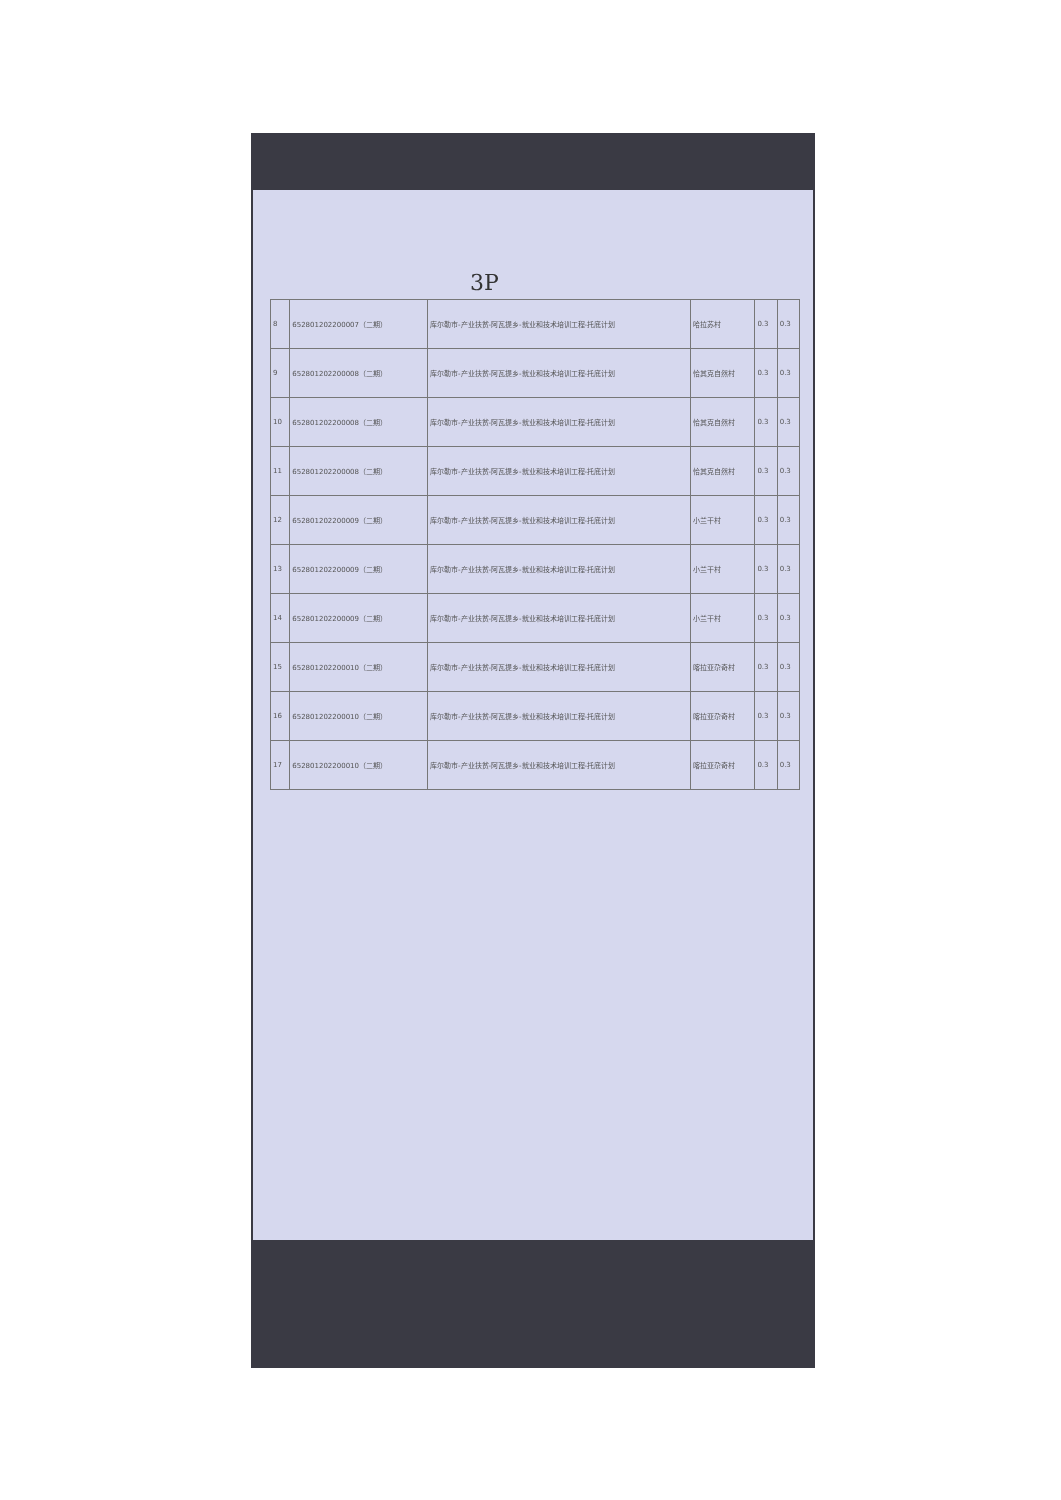3P
| 8 | 652801202200007（二期） | 库尔勒市-产业扶贫-阿瓦提乡-就业和技术培训工程-托底计划 | 哈拉苏村 | 0.3 | 0.3 |
| 9 | 652801202200008（二期） | 库尔勒市-产业扶贫-阿瓦提乡-就业和技术培训工程-托底计划 | 恰其克自然村 | 0.3 | 0.3 |
| 10 | 652801202200008（二期） | 库尔勒市-产业扶贫-阿瓦提乡-就业和技术培训工程-托底计划 | 恰其克自然村 | 0.3 | 0.3 |
| 11 | 652801202200008（二期） | 库尔勒市-产业扶贫-阿瓦提乡-就业和技术培训工程-托底计划 | 恰其克自然村 | 0.3 | 0.3 |
| 12 | 652801202200009（二期） | 库尔勒市-产业扶贫-阿瓦提乡-就业和技术培训工程-托底计划 | 小兰干村 | 0.3 | 0.3 |
| 13 | 652801202200009（二期） | 库尔勒市-产业扶贫-阿瓦提乡-就业和技术培训工程-托底计划 | 小兰干村 | 0.3 | 0.3 |
| 14 | 652801202200009（二期） | 库尔勒市-产业扶贫-阿瓦提乡-就业和技术培训工程-托底计划 | 小兰干村 | 0.3 | 0.3 |
| 15 | 652801202200010（二期） | 库尔勒市-产业扶贫-阿瓦提乡-就业和技术培训工程-托底计划 | 喀拉亚尕奇村 | 0.3 | 0.3 |
| 16 | 652801202200010（二期） | 库尔勒市-产业扶贫-阿瓦提乡-就业和技术培训工程-托底计划 | 喀拉亚尕奇村 | 0.3 | 0.3 |
| 17 | 652801202200010（二期） | 库尔勒市-产业扶贫-阿瓦提乡-就业和技术培训工程-托底计划 | 喀拉亚尕奇村 | 0.3 | 0.3 |